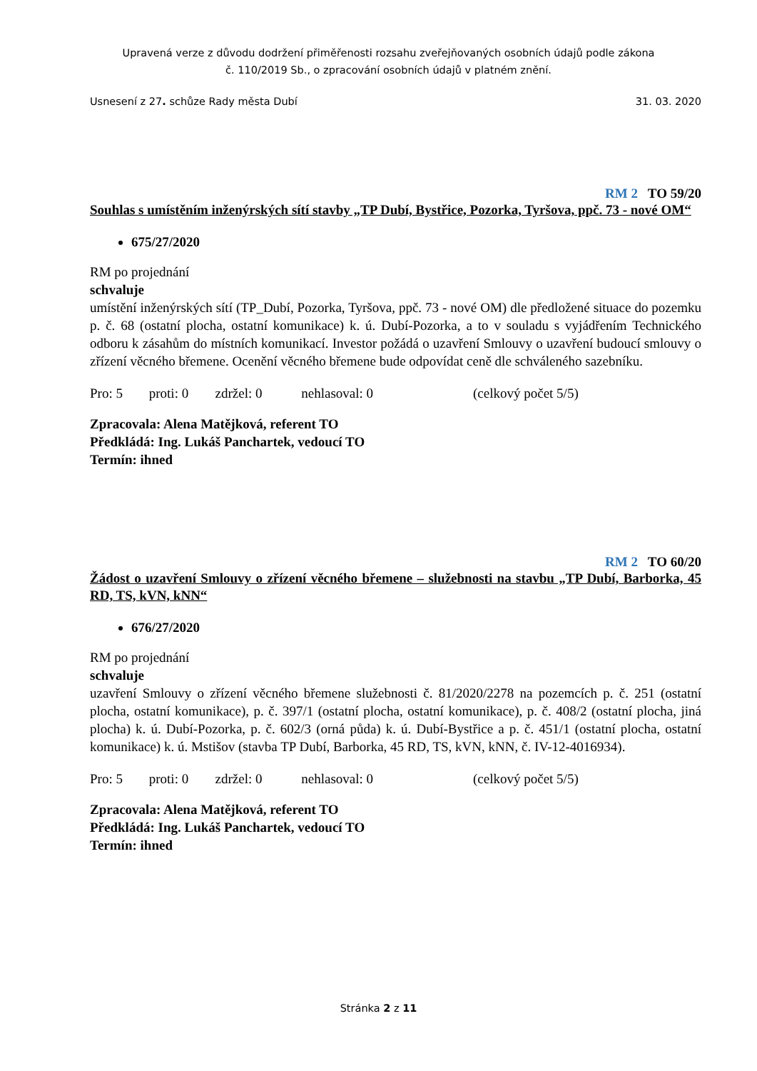Upravená verze z důvodu dodržení přiměřenosti rozsahu zveřejňovaných osobních údajů podle zákona
č. 110/2019 Sb., o zpracování osobních údajů v platném znění.
Usnesení z 27. schůze Rady města Dubí 31. 03. 2020
RM 2 TO 59/20
Souhlas s umístěním inženýrských sítí stavby „TP Dubí, Bystřice, Pozorka, Tyršova, ppč. 73 - nové OM“
675/27/2020
RM po projednání
schvaluje
umístění inženýrských sítí (TP_Dubí, Pozorka, Tyršova, ppč. 73 - nové OM) dle předložené situace do pozemku p. č. 68 (ostatní plocha, ostatní komunikace) k. ú. Dubí-Pozorka, a to v souladu s vyjádřením Technického odboru k zásahům do místních komunikací. Investor požádá o uzavření Smlouvy o uzavření budoucí smlouvy o zřízení věcného břemene. Ocenění věcného břemene bude odpovídat ceně dle schváleného sazebníku.
Pro: 5 proti: 0 zdržel: 0 nehlasoval: 0 (celkový počet 5/5)
Zpracovala: Alena Matějková, referent TO
Předkládá: Ing. Lukáš Panchartek, vedoucí TO
Termín: ihned
RM 2 TO 60/20
Žádost o uzavření Smlouvy o zřízení věcného břemene – služebnosti na stavbu „TP Dubí, Barborka, 45 RD, TS, kVN, kNN“
676/27/2020
RM po projednání
schvaluje
uzavření Smlouvy o zřízení věcného břemene služebnosti č. 81/2020/2278 na pozemcích p. č. 251 (ostatní plocha, ostatní komunikace), p. č. 397/1 (ostatní plocha, ostatní komunikace), p. č. 408/2 (ostatní plocha, jiná plocha) k. ú. Dubí-Pozorka, p. č. 602/3 (orná půda) k. ú. Dubí-Bystřice a p. č. 451/1 (ostatní plocha, ostatní komunikace) k. ú. Mstišov (stavba TP Dubí, Barborka, 45 RD, TS, kVN, kNN, č. IV-12-4016934).
Pro: 5 proti: 0 zdržel: 0 nehlasoval: 0 (celkový počet 5/5)
Zpracovala: Alena Matějková, referent TO
Předkládá: Ing. Lukáš Panchartek, vedoucí TO
Termín: ihned
Stránka 2 z 11